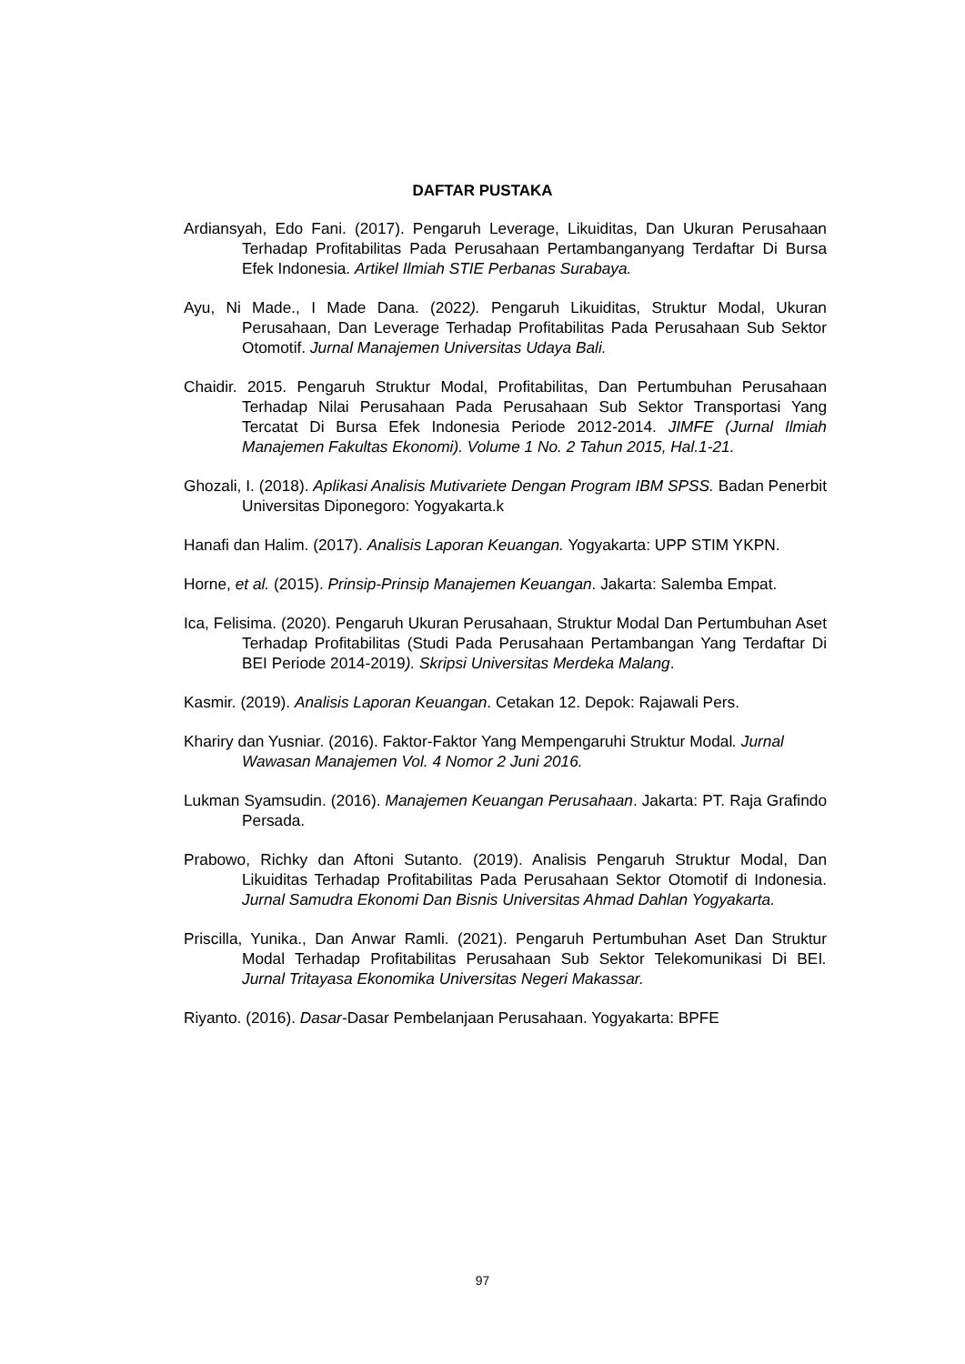DAFTAR PUSTAKA
Ardiansyah, Edo Fani. (2017). Pengaruh Leverage, Likuiditas, Dan Ukuran Perusahaan Terhadap Profitabilitas Pada Perusahaan Pertambanganyang Terdaftar Di Bursa Efek Indonesia. Artikel Ilmiah STIE Perbanas Surabaya.
Ayu, Ni Made., I Made Dana. (2022). Pengaruh Likuiditas, Struktur Modal, Ukuran Perusahaan, Dan Leverage Terhadap Profitabilitas Pada Perusahaan Sub Sektor Otomotif. Jurnal Manajemen Universitas Udaya Bali.
Chaidir. 2015. Pengaruh Struktur Modal, Profitabilitas, Dan Pertumbuhan Perusahaan Terhadap Nilai Perusahaan Pada Perusahaan Sub Sektor Transportasi Yang Tercatat Di Bursa Efek Indonesia Periode 2012-2014. JIMFE (Jurnal Ilmiah Manajemen Fakultas Ekonomi). Volume 1 No. 2 Tahun 2015, Hal.1-21.
Ghozali, I. (2018). Aplikasi Analisis Mutivariete Dengan Program IBM SPSS. Badan Penerbit Universitas Diponegoro: Yogyakarta.k
Hanafi dan Halim. (2017). Analisis Laporan Keuangan. Yogyakarta: UPP STIM YKPN.
Horne, et al. (2015). Prinsip-Prinsip Manajemen Keuangan. Jakarta: Salemba Empat.
Ica, Felisima. (2020). Pengaruh Ukuran Perusahaan, Struktur Modal Dan Pertumbuhan Aset Terhadap Profitabilitas (Studi Pada Perusahaan Pertambangan Yang Terdaftar Di BEI Periode 2014-2019). Skripsi Universitas Merdeka Malang.
Kasmir. (2019). Analisis Laporan Keuangan. Cetakan 12. Depok: Rajawali Pers.
Khariry dan Yusniar. (2016). Faktor-Faktor Yang Mempengaruhi Struktur Modal. Jurnal Wawasan Manajemen Vol. 4 Nomor 2 Juni 2016.
Lukman Syamsudin. (2016). Manajemen Keuangan Perusahaan. Jakarta: PT. Raja Grafindo Persada.
Prabowo, Richky dan Aftoni Sutanto. (2019). Analisis Pengaruh Struktur Modal, Dan Likuiditas Terhadap Profitabilitas Pada Perusahaan Sektor Otomotif di Indonesia. Jurnal Samudra Ekonomi Dan Bisnis Universitas Ahmad Dahlan Yogyakarta.
Priscilla, Yunika., Dan Anwar Ramli. (2021). Pengaruh Pertumbuhan Aset Dan Struktur Modal Terhadap Profitabilitas Perusahaan Sub Sektor Telekomunikasi Di BEI. Jurnal Tritayasa Ekonomika Universitas Negeri Makassar.
Riyanto. (2016). Dasar-Dasar Pembelanjaan Perusahaan. Yogyakarta: BPFE
97